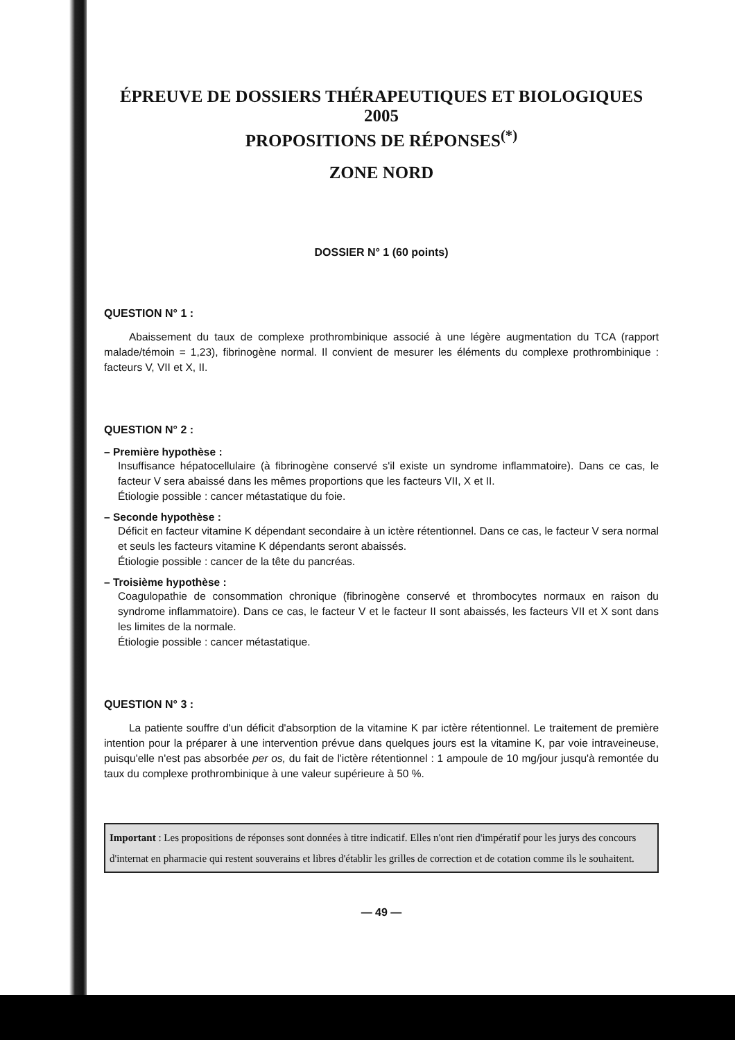ÉPREUVE DE DOSSIERS THÉRAPEUTIQUES ET BIOLOGIQUES 2005
PROPOSITIONS DE RÉPONSES<sup>(*)</sup>
ZONE NORD
DOSSIER N° 1 (60 points)
QUESTION N° 1 :
Abaissement du taux de complexe prothrombinique associé à une légère augmentation du TCA (rapport malade/témoin = 1,23), fibrinogène normal. Il convient de mesurer les éléments du complexe prothrombinique : facteurs V, VII et X, II.
QUESTION N° 2 :
– Première hypothèse :
Insuffisance hépatocellulaire (à fibrinogène conservé s'il existe un syndrome inflammatoire). Dans ce cas, le facteur V sera abaissé dans les mêmes proportions que les facteurs VII, X et II.
Étiologie possible : cancer métastatique du foie.
– Seconde hypothèse :
Déficit en facteur vitamine K dépendant secondaire à un ictère rétentionnel. Dans ce cas, le facteur V sera normal et seuls les facteurs vitamine K dépendants seront abaissés.
Étiologie possible : cancer de la tête du pancréas.
– Troisième hypothèse :
Coagulopathie de consommation chronique (fibrinogène conservé et thrombocytes normaux en raison du syndrome inflammatoire). Dans ce cas, le facteur V et le facteur II sont abaissés, les facteurs VII et X sont dans les limites de la normale.
Étiologie possible : cancer métastatique.
QUESTION N° 3 :
La patiente souffre d'un déficit d'absorption de la vitamine K par ictère rétentionnel. Le traitement de première intention pour la préparer à une intervention prévue dans quelques jours est la vitamine K, par voie intraveineuse, puisqu'elle n'est pas absorbée per os, du fait de l'ictère rétentionnel : 1 ampoule de 10 mg/jour jusqu'à remontée du taux du complexe prothrombinique à une valeur supérieure à 50 %.
Important : Les propositions de réponses sont données à titre indicatif. Elles n'ont rien d'impératif pour les jurys des concours d'internat en pharmacie qui restent souverains et libres d'établir les grilles de correction et de cotation comme ils le souhaitent.
— 49 —